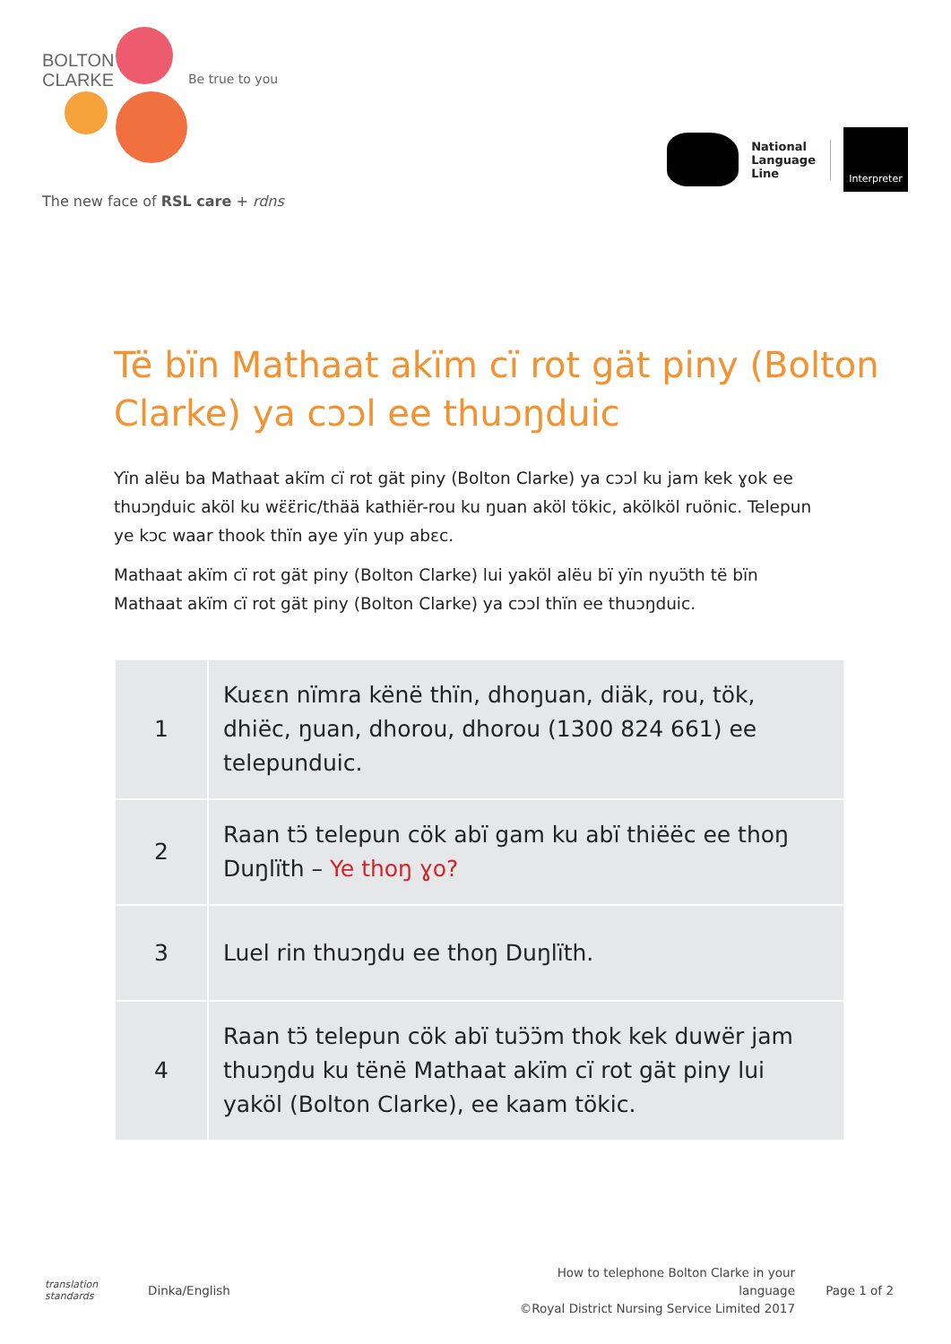BOLTON
CLARKE
Be true to you
The new face of RSL care + rdns
National
Language
Line
Interpreter
Të bïn Mathaat akïm cï rot gät piny (Bolton Clarke) ya cɔɔl ee thuɔŋduic
Yïn alëu ba Mathaat akïm cï rot gät piny (Bolton Clarke) ya cɔɔl ku jam kek ɣok ee thuɔŋduic aköl ku wɛ̈ɛ̈ric/thää kathiër-rou ku ŋuan aköl tökic, akölköl ruönic. Telepun ye kɔc waar thook thïn aye yïn yup abɛc.
Mathaat akïm cï rot gät piny (Bolton Clarke) lui yaköl alëu bï yïn nyuɔ̈th të bïn Mathaat akïm cï rot gät piny (Bolton Clarke) ya cɔɔl thïn ee thuɔŋduic.
| 1 | Kuɛɛn nïmra kënë thïn, dhoŋuan, diäk, rou, tök, dhiëc, ŋuan, dhorou, dhorou (1300 824 661) ee telepunduic. |
| 2 | Raan tɔ̈ telepun cök abï gam ku abï thiëëc ee thoŋ Duŋlïth – Ye thoŋ ɣo? |
| 3 | Luel rin thuɔŋdu ee thoŋ Duŋlïth. |
| 4 | Raan tɔ̈ telepun cök abï tuɔ̈ɔ̈m thok kek duwër jam thuɔŋdu ku tënë Mathaat akïm cï rot gät piny lui yaköl (Bolton Clarke), ee kaam tökic. |
translation standards
Dinka/English
How to telephone Bolton Clarke in your language
©Royal District Nursing Service Limited 2017
Page 1 of 2